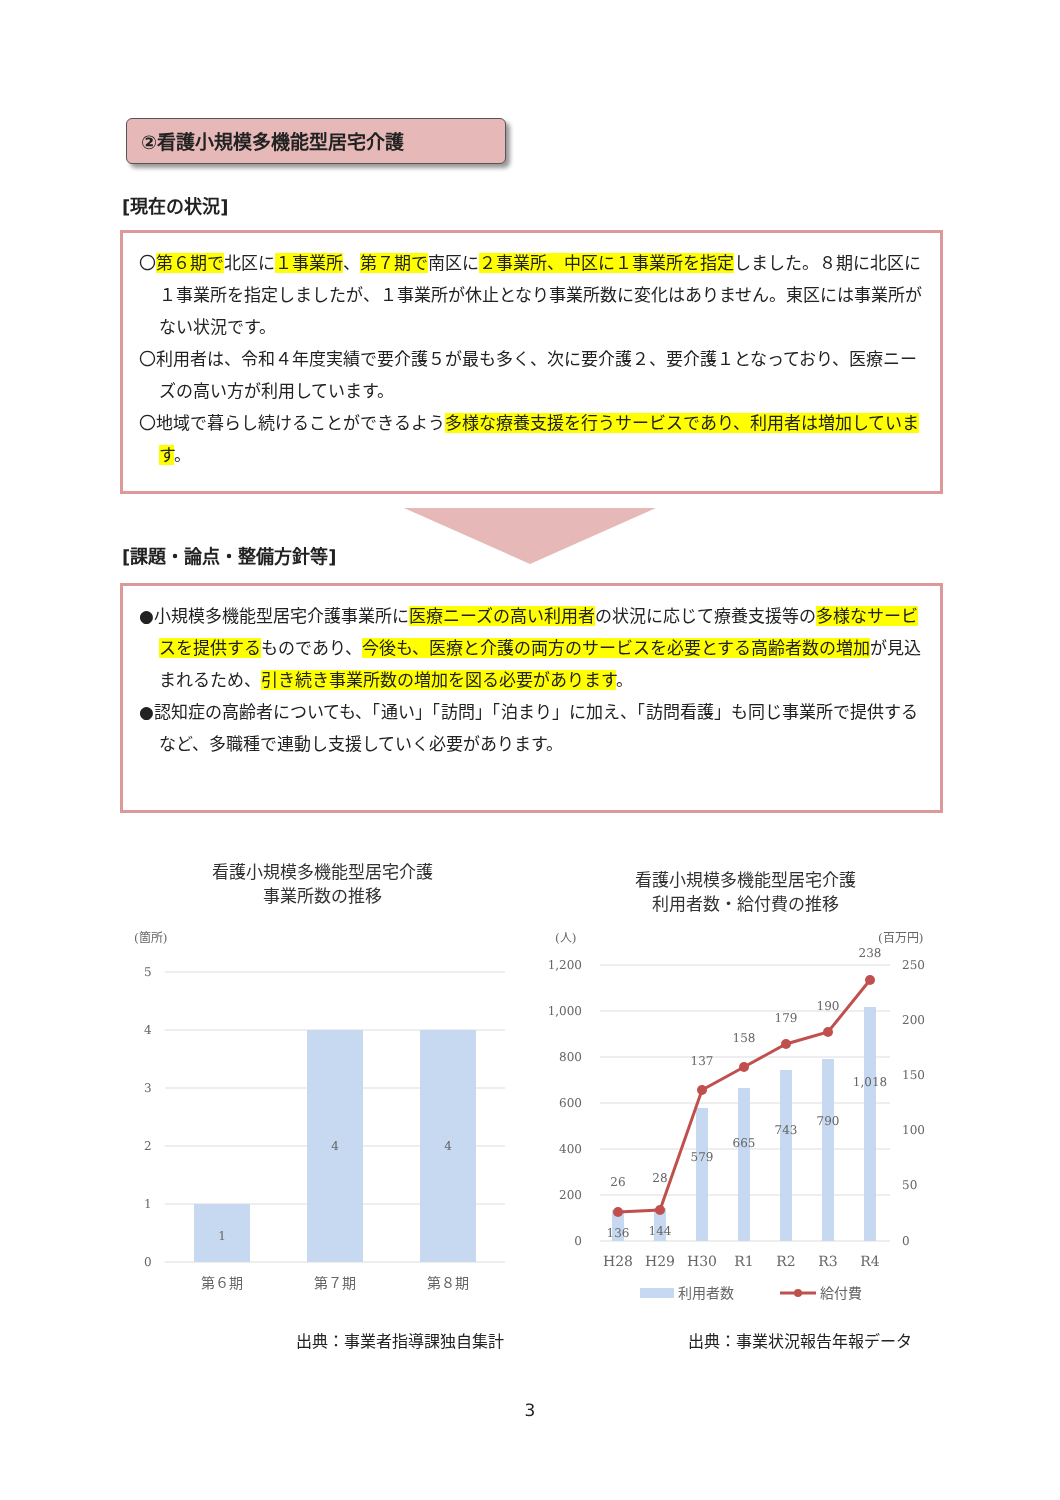②看護小規模多機能型居宅介護
[現在の状況]
〇第６期で北区に１事業所、第７期で南区に２事業所、中区に１事業所を指定しました。８期に北区に１事業所を指定しましたが、１事業所が休止となり事業所数に変化はありません。東区には事業所がない状況です。
〇利用者は、令和４年度実績で要介護５が最も多く、次に要介護２、要介護１となっており、医療ニーズの高い方が利用しています。
〇地域で暮らし続けることができるよう多様な療養支援を行うサービスであり、利用者は増加しています。
[課題・論点・整備方針等]
●小規模多機能型居宅介護事業所に医療ニーズの高い利用者の状況に応じて療養支援等の多様なサービスを提供するものであり、今後も、医療と介護の両方のサービスを必要とする高齢者数の増加が見込まれるため、引き続き事業所数の増加を図る必要があります。
●認知症の高齢者についても、「通い」「訪問」「泊まり」に加え、「訪問看護」も同じ事業所で提供するなど、多職種で連動し支援していく必要があります。
看護小規模多機能型居宅介護
事業所数の推移
(箇所)
5
4
3
2
1
0
1
4
4
第６期
第７期
第８期
看護小規模多機能型居宅介護
利用者数・給付費の推移
(人)
(百万円)
1,200
1,000
800
600
400
200
0
250
200
150
100
50
0
136
144
579
665
743
790
1,018
26
28
137
158
179
190
238
H28
H29
H30
R1
R2
R3
R4
利用者数
給付費
出典：事業者指導課独自集計 出典：事業状況報告年報データ
3